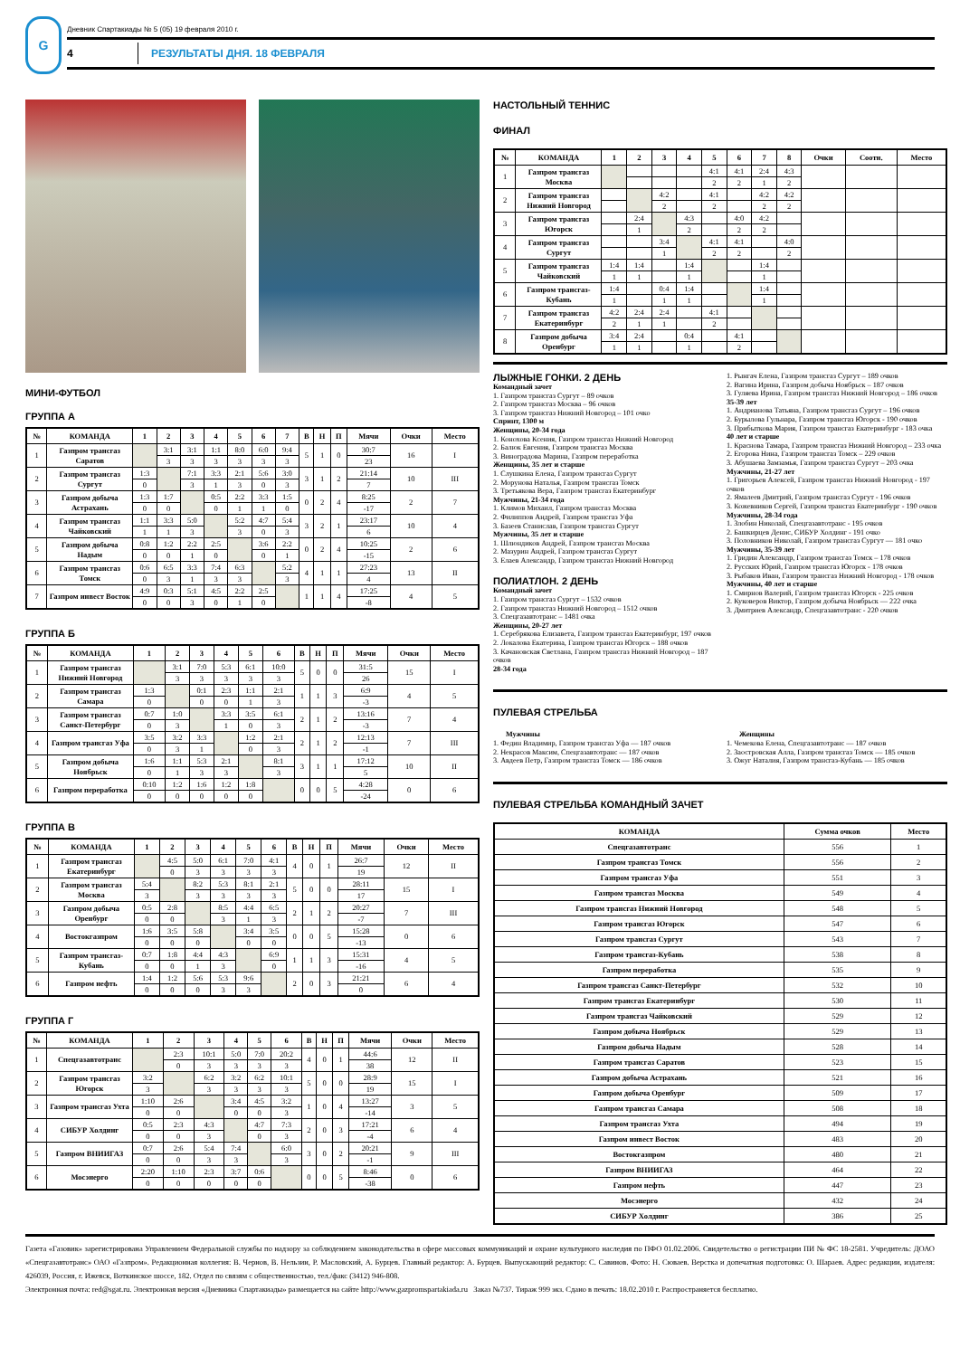G
Дневник Спартакиады № 5 (05) 19 февраля 2010 г.
4
РЕЗУЛЬТАТЫ ДНЯ. 18 ФЕВРАЛЯ
МИНИ-ФУТБОЛ
ГРУППА А
| № | КОМАНДА | 1 | 2 | 3 | 4 | 5 | 6 | 7 | В | Н | П | Мячи | Очки | Место |
| --- | --- | --- | --- | --- | --- | --- | --- | --- | --- | --- | --- | --- | --- | --- |
| 1 | Газпром трансгаз Саратов | | 3:1 | 3:1 | 1:1 | 8:0 | 6:0 | 9:4 | 5 | 1 | 0 | 30:7 | 16 | I |
| | | | 3 | 3 | 3 | 3 | 3 | 3 | | | | 23 | | |
| 2 | Газпром трансгаз Сургут | 1:3 | | 7:1 | 3:3 | 2:1 | 5:6 | 3:0 | 3 | 1 | 2 | 21:14 | 10 | III |
| | | 0 | | 3 | 1 | 3 | 0 | 3 | | | | 7 | | |
| 3 | Газпром добыча Астрахань | 1:3 | 1:7 | | 0:5 | 2:2 | 3:3 | 1:5 | 0 | 2 | 4 | 8:25 | 2 | 7 |
| | | 0 | 0 | | 0 | 1 | 1 | 0 | | | | -17 | | |
| 4 | Газпром трансгаз Чайковский | 1:1 | 3:3 | 5:0 | | 5:2 | 4:7 | 5:4 | 3 | 2 | 1 | 23:17 | 10 | 4 |
| | | 1 | 1 | 3 | | 3 | 0 | 3 | | | | 6 | | |
| 5 | Газпром добыча Надым | 0:8 | 1:2 | 2:2 | 2:5 | | 3:6 | 2:2 | 0 | 2 | 4 | 10:25 | 2 | 6 |
| | | 0 | 0 | 1 | 0 | | 0 | 1 | | | | -15 | | |
| 6 | Газпром трансгаз Томск | 0:6 | 6:5 | 3:3 | 7:4 | 6:3 | | 5:2 | 4 | 1 | 1 | 27:23 | 13 | II |
| | | 0 | 3 | 1 | 3 | 3 | | 3 | | | | 4 | | |
| 7 | Газпром инвест Восток | 4:9 | 0:3 | 5:1 | 4:5 | 2:2 | 2:5 | | 1 | 1 | 4 | 17:25 | 4 | 5 |
| | | 0 | 0 | 3 | 0 | 1 | 0 | | | | | -8 | | |
ГРУППА Б
| № | КОМАНДА | 1 | 2 | 3 | 4 | 5 | 6 | В | Н | П | Мячи | Очки | Место |
| --- | --- | --- | --- | --- | --- | --- | --- | --- | --- | --- | --- | --- | --- |
| 1 | Газпром трансгаз Нижний Новгород | | 3:1 | 7:0 | 5:3 | 6:1 | 10:0 | 5 | 0 | 0 | 31:5 | 15 | I |
| | | | 3 | 3 | 3 | 3 | 3 | | | | 26 | | |
| 2 | Газпром трансгаз Самара | 1:3 | | 0:1 | 2:3 | 1:1 | 2:1 | 1 | 1 | 3 | 6:9 | 4 | 5 |
| | | 0 | | 0 | 0 | 1 | 3 | | | | -3 | | |
| 3 | Газпром трансгаз Санкт-Петербург | 0:7 | 1:0 | | 3:3 | 3:5 | 6:1 | 2 | 1 | 2 | 13:16 | 7 | 4 |
| | | 0 | 3 | | 1 | 0 | 3 | | | | -3 | | |
| 4 | Газпром трансгаз Уфа | 3:5 | 3:2 | 3:3 | | 1:2 | 2:1 | 2 | 1 | 2 | 12:13 | 7 | III |
| | | 0 | 3 | 1 | | 0 | 3 | | | | -1 | | |
| 5 | Газпром добыча Ноябрьск | 1:6 | 1:1 | 5:3 | 2:1 | | 8:1 | 3 | 1 | 1 | 17:12 | 10 | II |
| | | 0 | 1 | 3 | 3 | | 3 | | | | 5 | | |
| 6 | Газпром переработка | 0:10 | 1:2 | 1:6 | 1:2 | 1:8 | | 0 | 0 | 5 | 4:28 | 0 | 6 |
| | | 0 | 0 | 0 | 0 | 0 | | | | | -24 | | |
ГРУППА В
| № | КОМАНДА | 1 | 2 | 3 | 4 | 5 | 6 | В | Н | П | Мячи | Очки | Место |
| --- | --- | --- | --- | --- | --- | --- | --- | --- | --- | --- | --- | --- | --- |
| 1 | Газпром трансгаз Екатеринбург | | 4:5 | 5:0 | 6:1 | 7:0 | 4:1 | 4 | 0 | 1 | 26:7 | 12 | II |
| | | | 0 | 3 | 3 | 3 | 3 | | | | 19 | | |
| 2 | Газпром трансгаз Москва | 5:4 | | 8:2 | 5:3 | 8:1 | 2:1 | 5 | 0 | 0 | 28:11 | 15 | I |
| | | 3 | | 3 | 3 | 3 | 3 | | | | 17 | | |
| 3 | Газпром добыча Оренбург | 0:5 | 2:8 | | 8:5 | 4:4 | 6:5 | 2 | 1 | 2 | 20:27 | 7 | III |
| | | 0 | 0 | | 3 | 1 | 3 | | | | -7 | | |
| 4 | Востокгазпром | 1:6 | 3:5 | 5:8 | | 3:4 | 3:5 | 0 | 0 | 5 | 15:28 | 0 | 6 |
| | | 0 | 0 | 0 | | 0 | 0 | | | | -13 | | |
| 5 | Газпром трансгаз-Кубань | 0:7 | 1:8 | 4:4 | 4:3 | | 6:9 | 1 | 1 | 3 | 15:31 | 4 | 5 |
| | | 0 | 0 | 1 | 3 | | 0 | | | | -16 | | |
| 6 | Газпром нефть | 1:4 | 1:2 | 5:6 | 5:3 | 9:6 | | 2 | 0 | 3 | 21:21 | 6 | 4 |
| | | 0 | 0 | 0 | 3 | 3 | | | | | 0 | | |
ГРУППА Г
| № | КОМАНДА | 1 | 2 | 3 | 4 | 5 | 6 | В | Н | П | Мячи | Очки | Место |
| --- | --- | --- | --- | --- | --- | --- | --- | --- | --- | --- | --- | --- | --- |
| 1 | Спецгазавтотранс | | 2:3 | 10:1 | 5:0 | 7:0 | 20:2 | 4 | 0 | 1 | 44:6 | 12 | II |
| | | | 0 | 3 | 3 | 3 | 3 | | | | 38 | | |
| 2 | Газпром трансгаз Югорск | 3:2 | | 6:2 | 3:2 | 6:2 | 10:1 | 5 | 0 | 0 | 28:9 | 15 | I |
| | | 3 | | 3 | 3 | 3 | 3 | | | | 19 | | |
| 3 | Газпром трансгаз Ухта | 1:10 | 2:6 | | 3:4 | 4:5 | 3:2 | 1 | 0 | 4 | 13:27 | 3 | 5 |
| | | 0 | 0 | | 0 | 0 | 3 | | | | -14 | | |
| 4 | СИБУР Холдинг | 0:5 | 2:3 | 4:3 | | 4:7 | 7:3 | 2 | 0 | 3 | 17:21 | 6 | 4 |
| | | 0 | 0 | 3 | | 0 | 3 | | | | -4 | | |
| 5 | Газпром ВНИИГАЗ | 0:7 | 2:6 | 5:4 | 7:4 | | 6:0 | 3 | 0 | 2 | 20:21 | 9 | III |
| | | 0 | 0 | 3 | 3 | | 3 | | | | -1 | | |
| 6 | Мосэнерго | 2:20 | 1:10 | 2:3 | 3:7 | 0:6 | | 0 | 0 | 5 | 8:46 | 0 | 6 |
| | | 0 | 0 | 0 | 0 | 0 | | | | | -38 | | |
НАСТОЛЬНЫЙ ТЕННИС
ФИНАЛ
| № | КОМАНДА | 1 | 2 | 3 | 4 | 5 | 6 | 7 | 8 | Очки | Соотн. | Место |
| --- | --- | --- | --- | --- | --- | --- | --- | --- | --- | --- | --- | --- |
| 1 | Газпром трансгаз Москва | | | | | 4:1 | 4:1 | 2:4 | 4:3 | | | |
| | | | | | | 2 | 2 | 1 | 2 | | | |
| 2 | Газпром трансгаз Нижний Новгород | | | 4:2 | | 4:1 | | 4:2 | 4:2 | | | |
| | | | | 2 | | 2 | | 2 | 2 | | | |
| 3 | Газпром трансгаз Югорск | | 2:4 | | 4:3 | | 4:0 | 4:2 | | | | |
| | | | 1 | | 2 | | 2 | 2 | | | | |
| 4 | Газпром трансгаз Сургут | | | 3:4 | | 4:1 | 4:1 | | 4:0 | | | |
| | | | | 1 | | 2 | 2 | | 2 | | | |
| 5 | Газпром трансгаз Чайковский | 1:4 | 1:4 | | 1:4 | | | 1:4 | | | | |
| | | 1 | 1 | | 1 | | | 1 | | | | |
| 6 | Газпром трансгаз-Кубань | 1:4 | | 0:4 | 1:4 | | | 1:4 | | | | |
| | | 1 | | 1 | 1 | | | 1 | | | | |
| 7 | Газпром трансгаз Екатеринбург | 4:2 | 2:4 | 2:4 | | 4:1 | | | | | | |
| | | 2 | 1 | 1 | | 2 | | | | | | |
| 8 | Газпром добыча Оренбург | 3:4 | 2:4 | | 0:4 | | 4:1 | | | | | |
| | | 1 | 1 | | 1 | | 2 | | | | | |
ЛЫЖНЫЕ ГОНКИ. 2 ДЕНЬ
Командный зачет
1. Газпром трансгаз Сургут – 89 очков
2. Газпром трансгаз Москва – 96 очков
3. Газпром трансгаз Нижний Новгород – 101 очко
Спринт, 1300 м
Женщины, 20-34 года
1. Конохова Ксения, Газпром трансгаз Нижний Новгород
2. Балюк Евгения, Газпром трансгаз Москва
3. Виноградова Марина, Газпром переработка
Женщины, 35 лет и старше
1. Слушкина Елена, Газпром трансгаз Сургут
2. Морунова Наталья, Газпром трансгаз Томск
3. Третьякова Вера, Газпром трансгаз Екатеринбург
Мужчины, 21-34 года
1. Климов Михаил, Газпром трансгаз Москва
2. Филиппов Андрей, Газпром трансгаз Уфа
3. Базеев Станислав, Газпром трансгаз Сургут
Мужчины, 35 лет и старше
1. Шлюндиков Андрей, Газпром трансгаз Москва
2. Мазурин Андрей, Газпром трансгаз Сургут
3. Елаев Александр, Газпром трансгаз Нижний Новгород
ПОЛИАТЛОН. 2 ДЕНЬ
Командный зачет
1. Газпром трансгаз Сургут – 1532 очков
2. Газпром трансгаз Нижний Новгород – 1512 очков
3. Спецгазавтотранс – 1481 очка
Женщины, 20-27 лет
1. Серебрякова Елизавета, Газпром трансгаз Екатеринбург, 197 очков
2. Локалова Екатерина, Газпром трансгаз Югорск – 188 очков
3. Качановская Светлана, Газпром трансгаз Нижний Новгород – 187 очков
28-34 года
1. Рынгач Елена, Газпром трансгаз Сургут – 189 очков
2. Вагина Ирина, Газпром добыча Ноябрьск – 187 очков
3. Гуляева Ирина, Газпром трансгаз Нижний Новгород – 186 очков
35-39 лет
1. Андрианова Татьяна, Газпром трансгаз Сургут – 196 очков
2. Бурылова Гульнара, Газпром трансгаз Югорск - 190 очков
3. Прибыткова Мария, Газпром трансгаз Екатеринбург - 183 очка
40 лет и старше
1. Краснова Тамара, Газпром трансгаз Нижний Новгород – 233 очка
2. Егорова Нина, Газпром трансгаз Томск – 229 очков
3. Абушаева Замзамья, Газпром трансгаз Сургут – 203 очка
Мужчины, 21-27 лет
1. Григорьев Алексей, Газпром трансгаз Нижний Новгород - 197 очков
2. Ямалеев Дмитрий, Газпром трансгаз Сургут - 196 очков
3. Кожевников Сергей, Газпром трансгаз Екатеринбург - 190 очков
Мужчины, 28-34 года
1. Злобин Николай, Спецгазавтотранс - 195 очков
2. Башкирцев Денис, СИБУР Холдинг - 191 очко
3. Половников Николай, Газпром трансгаз Сургут — 181 очко
Мужчины, 35-39 лет
1. Гридин Александр, Газпром трансгаз Томск – 178 очков
2. Русских Юрий, Газпром трансгаз Югорск - 178 очков
3. Рыбаков Иван, Газпром трансгаз Нижний Новгород - 178 очков
Мужчины, 40 лет и старше
1. Смирнов Валерий, Газпром трансгаз Югорск - 225 очков
2. Куковеров Виктор, Газпром добыча Ноябрьск — 222 очка
3. Дмитриев Александр, Спецгазавтотранс - 220 очков
ПУЛЕВАЯ СТРЕЛЬБА
Мужчины
1. Федин Владимир, Газпром трансгаз Уфа — 187 очков
2. Некрасов Максим, Спецгазавтотранс — 187 очков
3. Авдеев Петр, Газпром трансгаз Томск — 186 очков
Женщины
1. Чемекова Елена, Спецгазавтотранс — 187 очков
2. Заостровская Алла, Газпром трансгаз Томск — 185 очков
3. Ожуг Наталия, Газпром трансгаз-Кубань — 185 очков
ПУЛЕВАЯ СТРЕЛЬБА КОМАНДНЫЙ ЗАЧЕТ
| КОМАНДА | Сумма очков | Место |
| --- | --- | --- |
| Спецгазавтотранс | 556 | 1 |
| Газпром трансгаз Томск | 556 | 2 |
| Газпром трансгаз Уфа | 551 | 3 |
| Газпром трансгаз Москва | 549 | 4 |
| Газпром трансгаз Нижний Новгород | 548 | 5 |
| Газпром трансгаз Югорск | 547 | 6 |
| Газпром трансгаз Сургут | 543 | 7 |
| Газпром трансгаз-Кубань | 538 | 8 |
| Газпром переработка | 535 | 9 |
| Газпром трансгаз Санкт-Петербург | 532 | 10 |
| Газпром трансгаз Екатеринбург | 530 | 11 |
| Газпром трансгаз Чайковский | 529 | 12 |
| Газпром добыча Ноябрьск | 529 | 13 |
| Газпром добыча Надым | 528 | 14 |
| Газпром трансгаз Саратов | 523 | 15 |
| Газпром добыча Астрахань | 521 | 16 |
| Газпром добыча Оренбург | 509 | 17 |
| Газпром трансгаз Самара | 508 | 18 |
| Газпром трансгаз Ухта | 494 | 19 |
| Газпром инвест Восток | 483 | 20 |
| Востокгазпром | 480 | 21 |
| Газпром ВНИИГАЗ | 464 | 22 |
| Газпром нефть | 447 | 23 |
| Мосэнерго | 432 | 24 |
| СИБУР Холдинг | 386 | 25 |
Газета «Газовик» зарегистрирована Управлением Федеральной службы по надзору за соблюдением законодательства в сфере массовых коммуникаций и охране культурного наследия по ПФО 01.02.2006. Свидетельство о регистрации ПИ № ФС 18-2581. Учредитель: ДОАО «Спецгазавтотранс» ОАО «Газпром». Редакционная коллегия: В. Чернов, В. Нельзин, Р. Масловский, А. Бурцев. Главный редактор: А. Бурцев. Выпускающий редактор: С. Савинов. Фото: Н. Сюваев. Верстка и допечатная подготовка: О. Шараев. Адрес редакции, издателя: 426039, Россия, г. Ижевск, Воткинское шоссе, 182. Отдел по связям с общественностью, тел./факс (3412) 946-808.
Электронная почта: red@sgat.ru. Электронная версия «Дневника Спартакиады» размещается на сайте http://www.gazpromspartakiada.ru Заказ №737. Тираж 999 экз. Сдано в печать: 18.02.2010 г. Распространяется бесплатно.